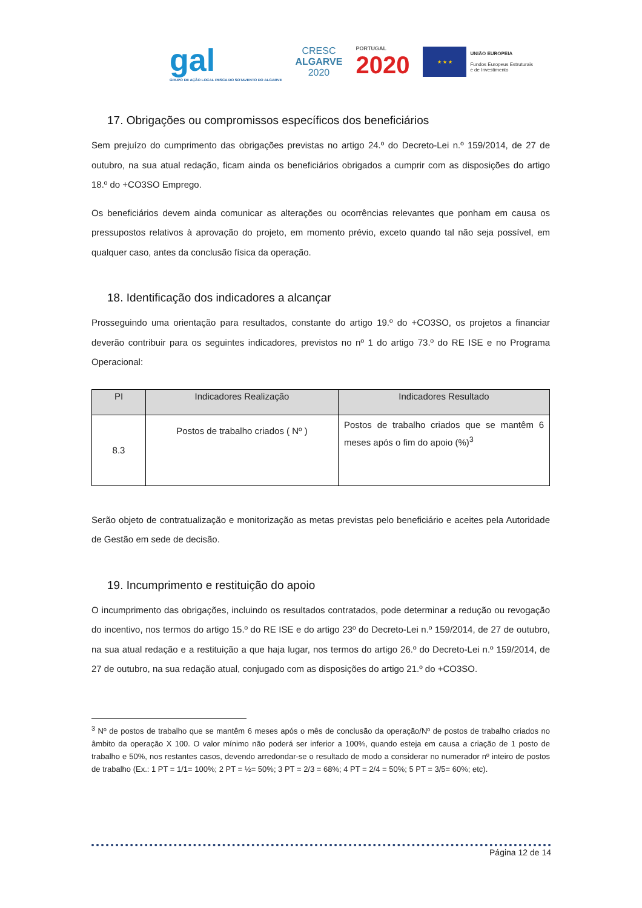gal
GRUPO DE AÇÃO LOCAL PESCA DO SOTAVENTO DO ALGARVE
CRESC
ALGARVE
2020
PORTUGAL
2020
★ ★ ★
UNIÃO EUROPEIA
Fundos Europeus Estruturais
e de Investimento
17. Obrigações ou compromissos específicos dos beneficiários
Sem prejuízo do cumprimento das obrigações previstas no artigo 24.º do Decreto-Lei n.º 159/2014, de 27 de outubro, na sua atual redação, ficam ainda os beneficiários obrigados a cumprir com as disposições do artigo 18.º do +CO3SO Emprego.
Os beneficiários devem ainda comunicar as alterações ou ocorrências relevantes que ponham em causa os pressupostos relativos à aprovação do projeto, em momento prévio, exceto quando tal não seja possível, em qualquer caso, antes da conclusão física da operação.
18. Identificação dos indicadores a alcançar
Prosseguindo uma orientação para resultados, constante do artigo 19.º do +CO3SO, os projetos a financiar deverão contribuir para os seguintes indicadores, previstos no nº 1 do artigo 73.º do RE ISE e no Programa Operacional:
| PI | Indicadores Realização | Indicadores Resultado |
| --- | --- | --- |
| 8.3 | Postos de trabalho criados ( Nº ) | Postos de trabalho criados que se mantêm 6 meses após o fim do apoio (%)<sup>3</sup> |
Serão objeto de contratualização e monitorização as metas previstas pelo beneficiário e aceites pela Autoridade de Gestão em sede de decisão.
19. Incumprimento e restituição do apoio
O incumprimento das obrigações, incluindo os resultados contratados, pode determinar a redução ou revogação do incentivo, nos termos do artigo 15.º do RE ISE e do artigo 23º do Decreto-Lei n.º 159/2014, de 27 de outubro, na sua atual redação e a restituição a que haja lugar, nos termos do artigo 26.º do Decreto-Lei n.º 159/2014, de 27 de outubro, na sua redação atual, conjugado com as disposições do artigo 21.º do +CO3SO.
<sup>3</sup> Nº de postos de trabalho que se mantêm 6 meses após o mês de conclusão da operação/Nº de postos de trabalho criados no âmbito da operação X 100. O valor mínimo não poderá ser inferior a 100%, quando esteja em causa a criação de 1 posto de trabalho e 50%, nos restantes casos, devendo arredondar-se o resultado de modo a considerar no numerador nº inteiro de postos de trabalho (Ex.: 1 PT = 1/1= 100%; 2 PT = ½= 50%; 3 PT = 2/3 = 68%; 4 PT = 2/4 = 50%; 5 PT = 3/5= 60%; etc).
Página 12 de 14